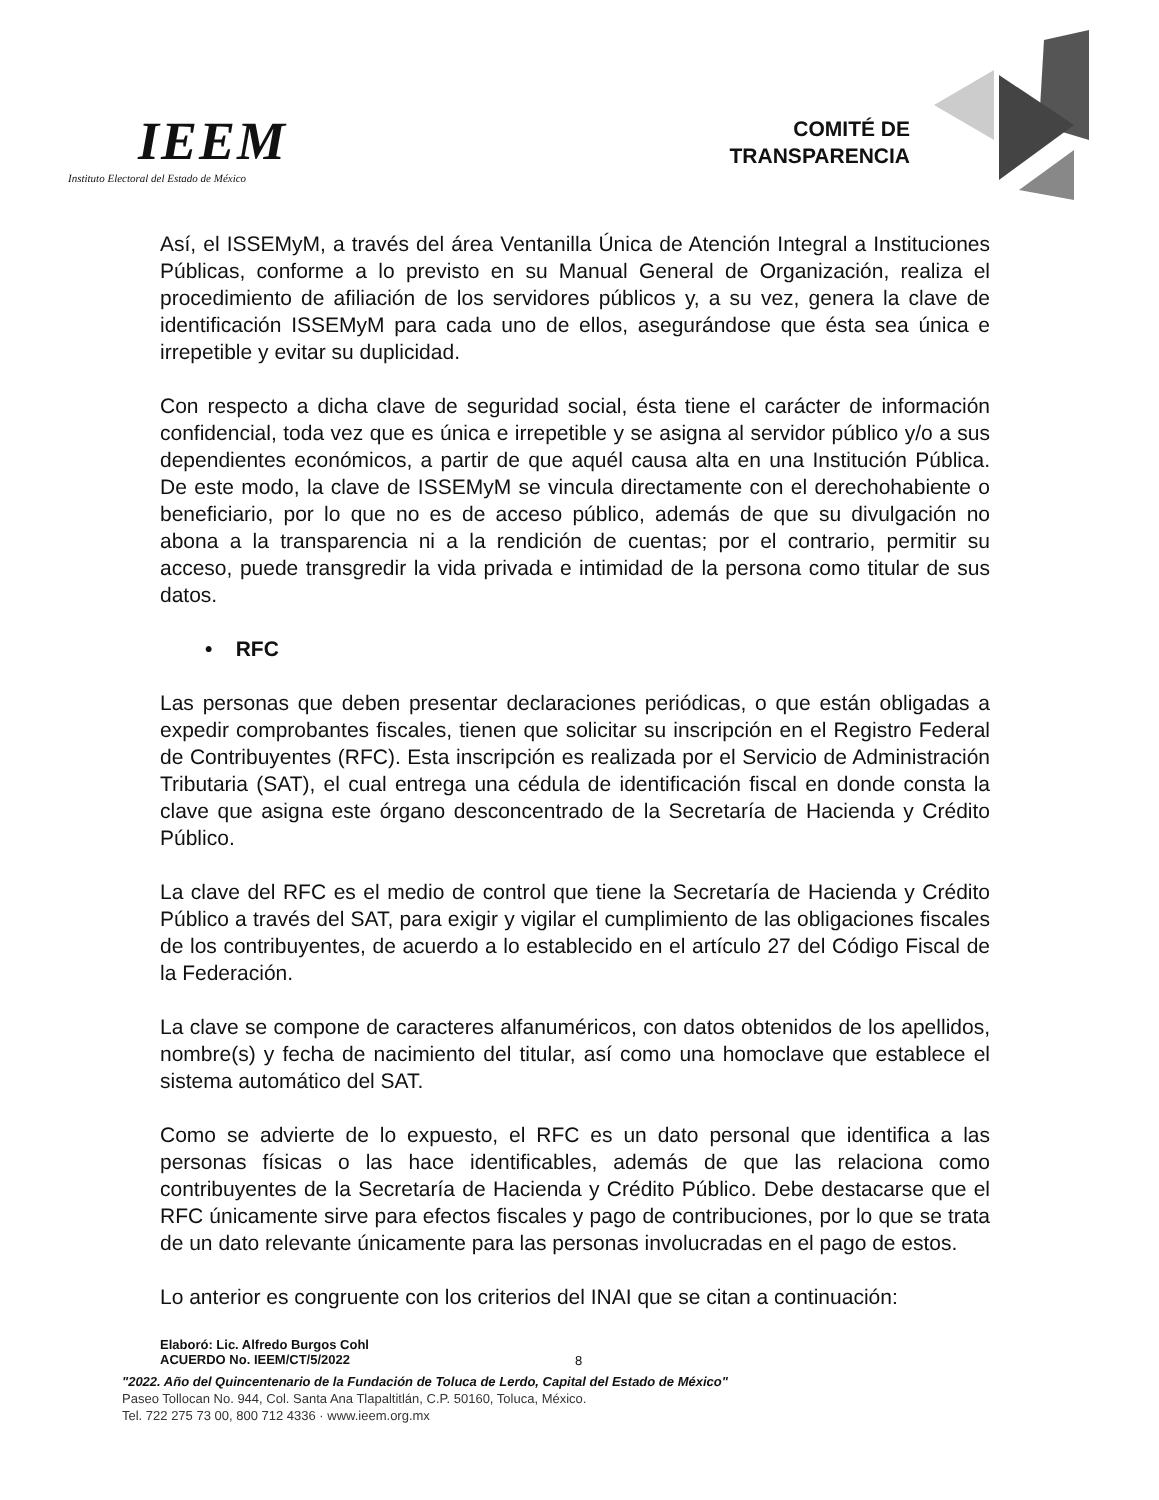IEEM
Instituto Electoral del Estado de México
COMITÉ DE
TRANSPARENCIA
Así, el ISSEMyM, a través del área Ventanilla Única de Atención Integral a Instituciones Públicas, conforme a lo previsto en su Manual General de Organización, realiza el procedimiento de afiliación de los servidores públicos y, a su vez, genera la clave de identificación ISSEMyM para cada uno de ellos, asegurándose que ésta sea única e irrepetible y evitar su duplicidad.
Con respecto a dicha clave de seguridad social, ésta tiene el carácter de información confidencial, toda vez que es única e irrepetible y se asigna al servidor público y/o a sus dependientes económicos, a partir de que aquél causa alta en una Institución Pública. De este modo, la clave de ISSEMyM se vincula directamente con el derechohabiente o beneficiario, por lo que no es de acceso público, además de que su divulgación no abona a la transparencia ni a la rendición de cuentas; por el contrario, permitir su acceso, puede transgredir la vida privada e intimidad de la persona como titular de sus datos.
• RFC
Las personas que deben presentar declaraciones periódicas, o que están obligadas a expedir comprobantes fiscales, tienen que solicitar su inscripción en el Registro Federal de Contribuyentes (RFC). Esta inscripción es realizada por el Servicio de Administración Tributaria (SAT), el cual entrega una cédula de identificación fiscal en donde consta la clave que asigna este órgano desconcentrado de la Secretaría de Hacienda y Crédito Público.
La clave del RFC es el medio de control que tiene la Secretaría de Hacienda y Crédito Público a través del SAT, para exigir y vigilar el cumplimiento de las obligaciones fiscales de los contribuyentes, de acuerdo a lo establecido en el artículo 27 del Código Fiscal de la Federación.
La clave se compone de caracteres alfanuméricos, con datos obtenidos de los apellidos, nombre(s) y fecha de nacimiento del titular, así como una homoclave que establece el sistema automático del SAT.
Como se advierte de lo expuesto, el RFC es un dato personal que identifica a las personas físicas o las hace identificables, además de que las relaciona como contribuyentes de la Secretaría de Hacienda y Crédito Público. Debe destacarse que el RFC únicamente sirve para efectos fiscales y pago de contribuciones, por lo que se trata de un dato relevante únicamente para las personas involucradas en el pago de estos.
Lo anterior es congruente con los criterios del INAI que se citan a continuación:
Elaboró: Lic. Alfredo Burgos Cohl
ACUERDO No. IEEM/CT/5/2022
8
"2022. Año del Quincentenario de la Fundación de Toluca de Lerdo, Capital del Estado de México"
Paseo Tollocan No. 944, Col. Santa Ana Tlapaltitlán, C.P. 50160, Toluca, México.
Tel. 722 275 73 00, 800 712 4336 · www.ieem.org.mx